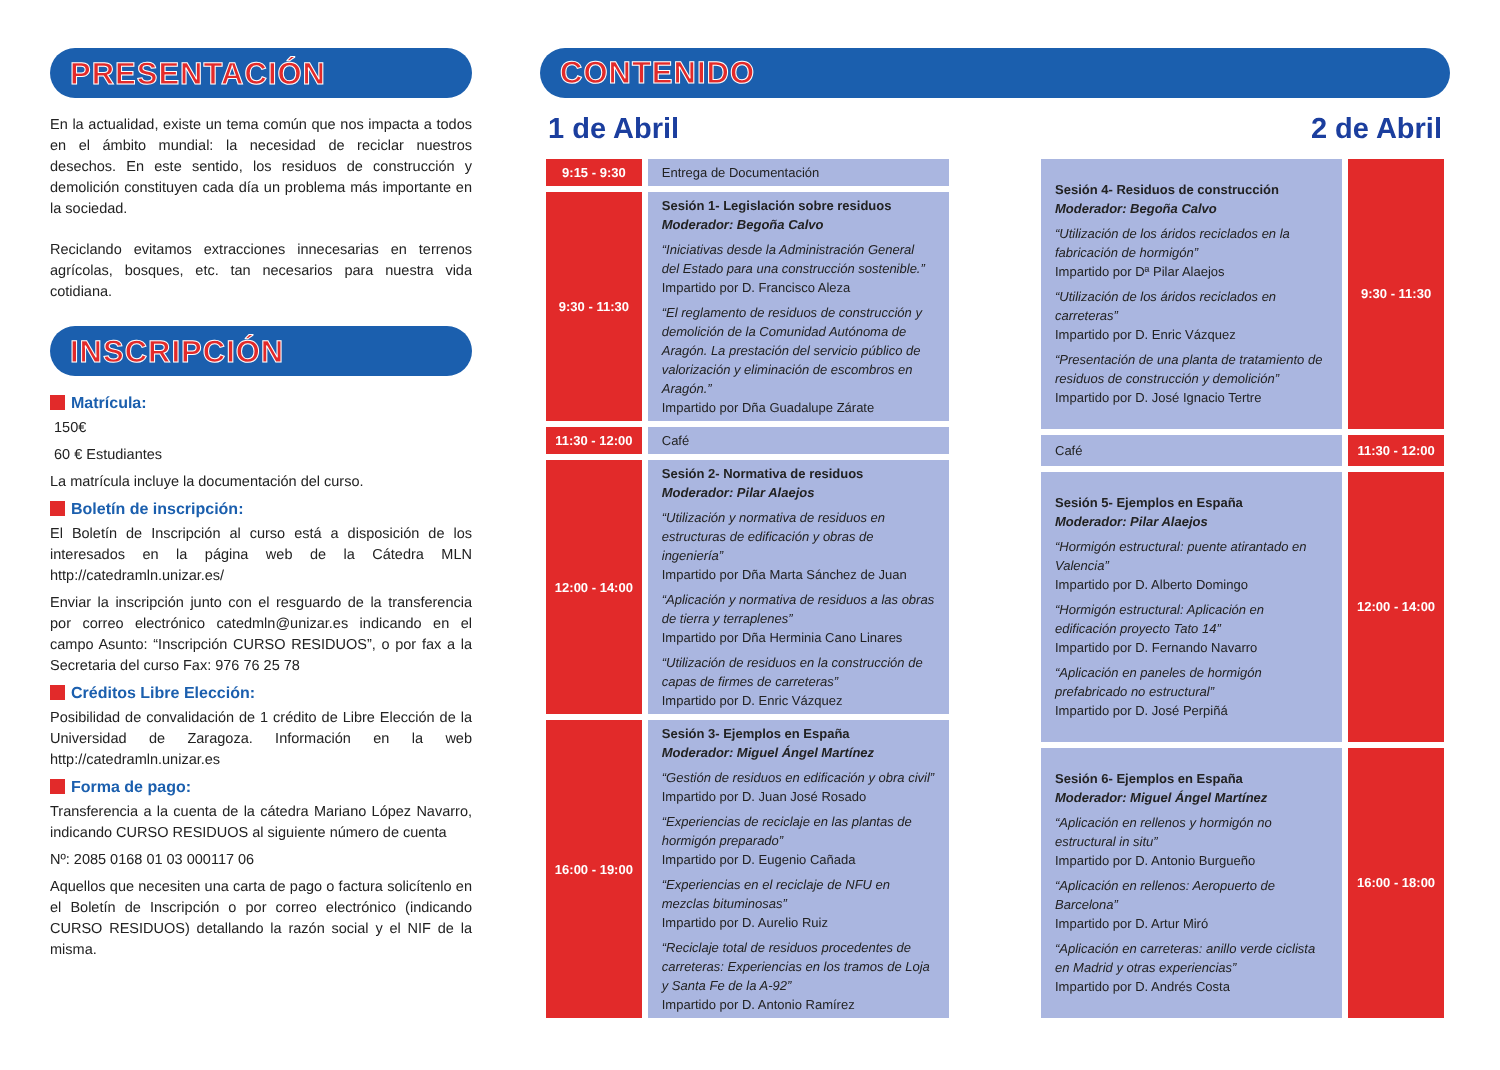PRESENTACIÓN
En la actualidad, existe un tema común que nos impacta a todos en el ámbito mundial: la necesidad de reciclar nuestros desechos. En este sentido, los residuos de construcción y demolición constituyen cada día un problema más importante en la sociedad.
Reciclando evitamos extracciones innecesarias en terrenos agrícolas, bosques, etc. tan necesarios para nuestra vida cotidiana.
INSCRIPCIÓN
Matrícula:
150€
60 € Estudiantes
La matrícula incluye la documentación del curso.
Boletín de inscripción:
El Boletín de Inscripción al curso está a disposición de los interesados en la página web de la Cátedra MLN http://catedramln.unizar.es/
Enviar la inscripción junto con el resguardo de la transferencia por correo electrónico catedmln@unizar.es indicando en el campo Asunto: “Inscripción CURSO RESIDUOS”, o por fax a la Secretaria del curso Fax: 976 76 25 78
Créditos Libre Elección:
Posibilidad de convalidación de 1 crédito de Libre Elección de la Universidad de Zaragoza. Información en la web http://catedramln.unizar.es
Forma de pago:
Transferencia a la cuenta de la cátedra Mariano López Navarro, indicando CURSO RESIDUOS al siguiente número de cuenta
Nº: 2085 0168 01 03 000117 06
Aquellos que necesiten una carta de pago o factura solicítenlo en el Boletín de Inscripción o por correo electrónico (indicando CURSO RESIDUOS) detallando la razón social y el NIF de la misma.
CONTENIDO
1 de Abril 2 de Abril
| 9:15 - 9:30 | Entrega de Documentación |
| 9:30 - 11:30 | Sesión 1- Legislación sobre residuos Moderador: Begoña Calvo “Iniciativas desde la Administración General del Estado para una construcción sostenible.” Impartido por D. Francisco Aleza “El reglamento de residuos de construcción y demolición de la Comunidad Autónoma de Aragón. La prestación del servicio público de valorización y eliminación de escombros en Aragón.” Impartido por Dña Guadalupe Zárate |
| 11:30 - 12:00 | Café |
| 12:00 - 14:00 | Sesión 2- Normativa de residuos Moderador: Pilar Alaejos “Utilización y normativa de residuos en estructuras de edificación y obras de ingeniería” Impartido por Dña Marta Sánchez de Juan “Aplicación y normativa de residuos a las obras de tierra y terraplenes” Impartido por Dña Herminia Cano Linares “Utilización de residuos en la construcción de capas de firmes de carreteras” Impartido por D. Enric Vázquez |
| 16:00 - 19:00 | Sesión 3- Ejemplos en España Moderador: Miguel Ángel Martínez “Gestión de residuos en edificación y obra civil” Impartido por D. Juan José Rosado “Experiencias de reciclaje en las plantas de hormigón preparado” Impartido por D. Eugenio Cañada “Experiencias en el reciclaje de NFU en mezclas bituminosas” Impartido por D. Aurelio Ruiz “Reciclaje total de residuos procedentes de carreteras: Experiencias en los tramos de Loja y Santa Fe de la A-92” Impartido por D. Antonio Ramírez |
| Sesión 4- Residuos de construcción Moderador: Begoña Calvo “Utilización de los áridos reciclados en la fabricación de hormigón” Impartido por Dª Pilar Alaejos “Utilización de los áridos reciclados en carreteras” Impartido por D. Enric Vázquez “Presentación de una planta de tratamiento de residuos de construcción y demolición” Impartido por D. José Ignacio Tertre | 9:30 - 11:30 |
| Café | 11:30 - 12:00 |
| Sesión 5- Ejemplos en España Moderador: Pilar Alaejos “Hormigón estructural: puente atirantado en Valencia” Impartido por D. Alberto Domingo “Hormigón estructural: Aplicación en edificación proyecto Tato 14” Impartido por D. Fernando Navarro “Aplicación en paneles de hormigón prefabricado no estructural” Impartido por D. José Perpiñá | 12:00 - 14:00 |
| Sesión 6- Ejemplos en España Moderador: Miguel Ángel Martínez “Aplicación en rellenos y hormigón no estructural in situ” Impartido por D. Antonio Burgueño “Aplicación en rellenos: Aeropuerto de Barcelona” Impartido por D. Artur Miró “Aplicación en carreteras: anillo verde ciclista en Madrid y otras experiencias” Impartido por D. Andrés Costa | 16:00 - 18:00 |